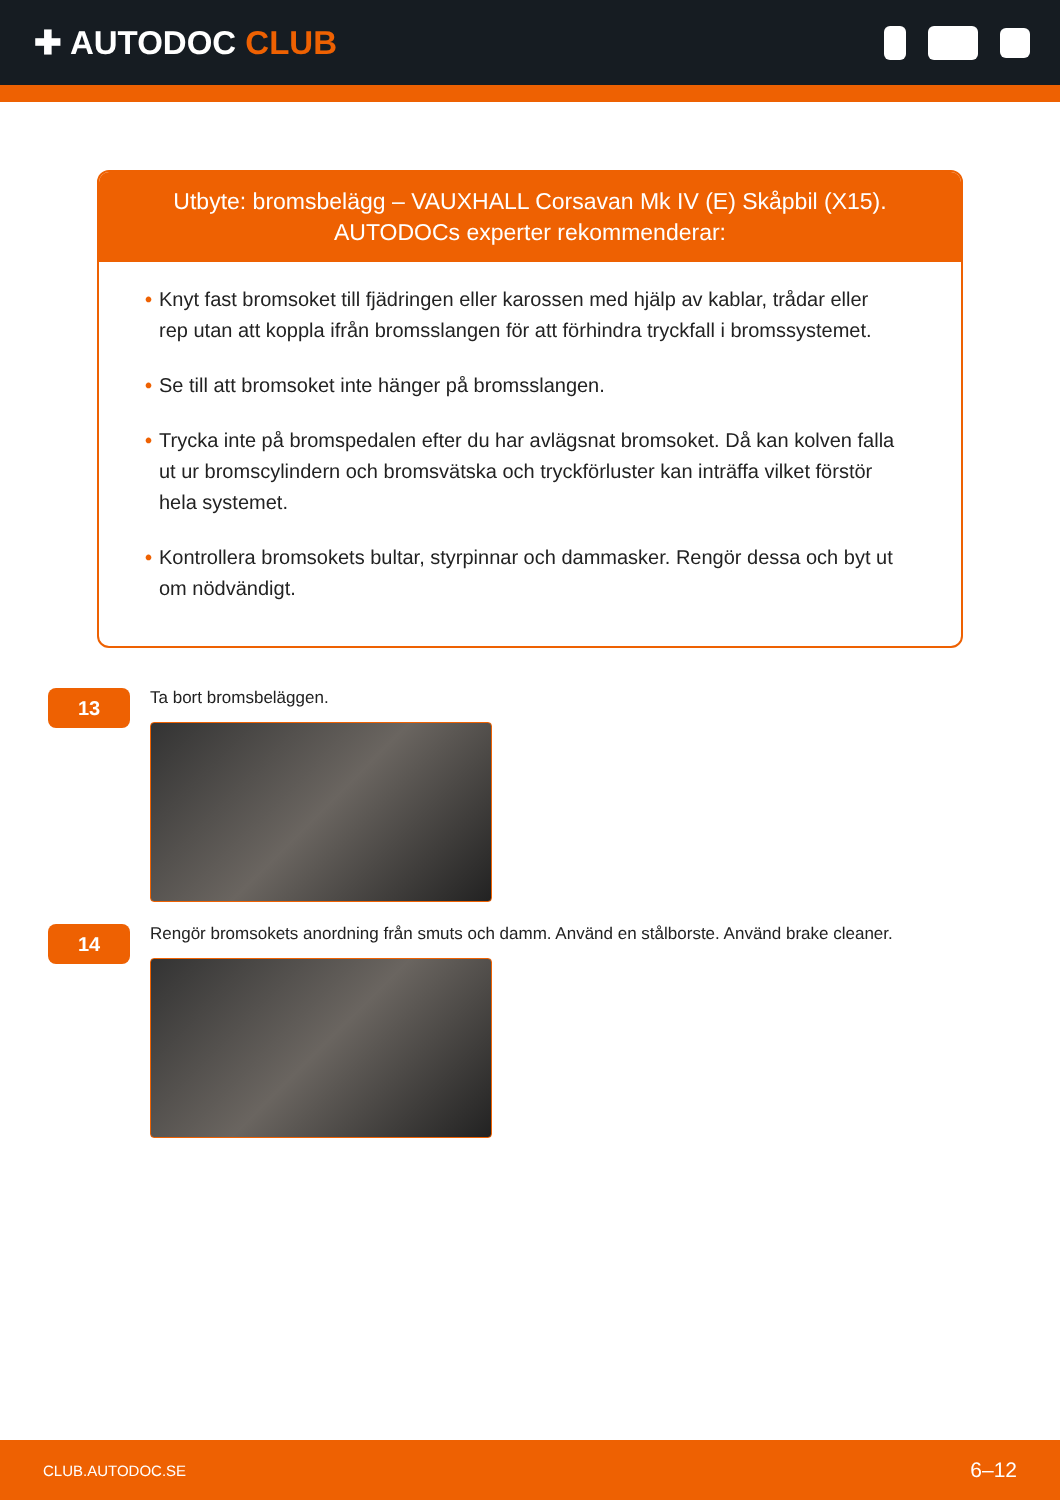✚ AUTODOC CLUB
Utbyte: bromsbelägg – VAUXHALL Corsavan Mk IV (E) Skåpbil (X15).
AUTODOCs experter rekommenderar:
• Knyt fast bromsoket till fjädringen eller karossen med hjälp av kablar, trådar eller rep utan att koppla ifrån bromsslangen för att förhindra tryckfall i bromssystemet.
• Se till att bromsoket inte hänger på bromsslangen.
• Trycka inte på bromspedalen efter du har avlägsnat bromsoket. Då kan kolven falla ut ur bromscylindern och bromsvätska och tryckförluster kan inträffa vilket förstör hela systemet.
• Kontrollera bromsokets bultar, styrpinnar och dammasker. Rengör dessa och byt ut om nödvändigt.
13
Ta bort bromsbeläggen.
14
Rengör bromsokets anordning från smuts och damm. Använd en stålborste. Använd brake cleaner.
CLUB.AUTODOC.SE 6–12